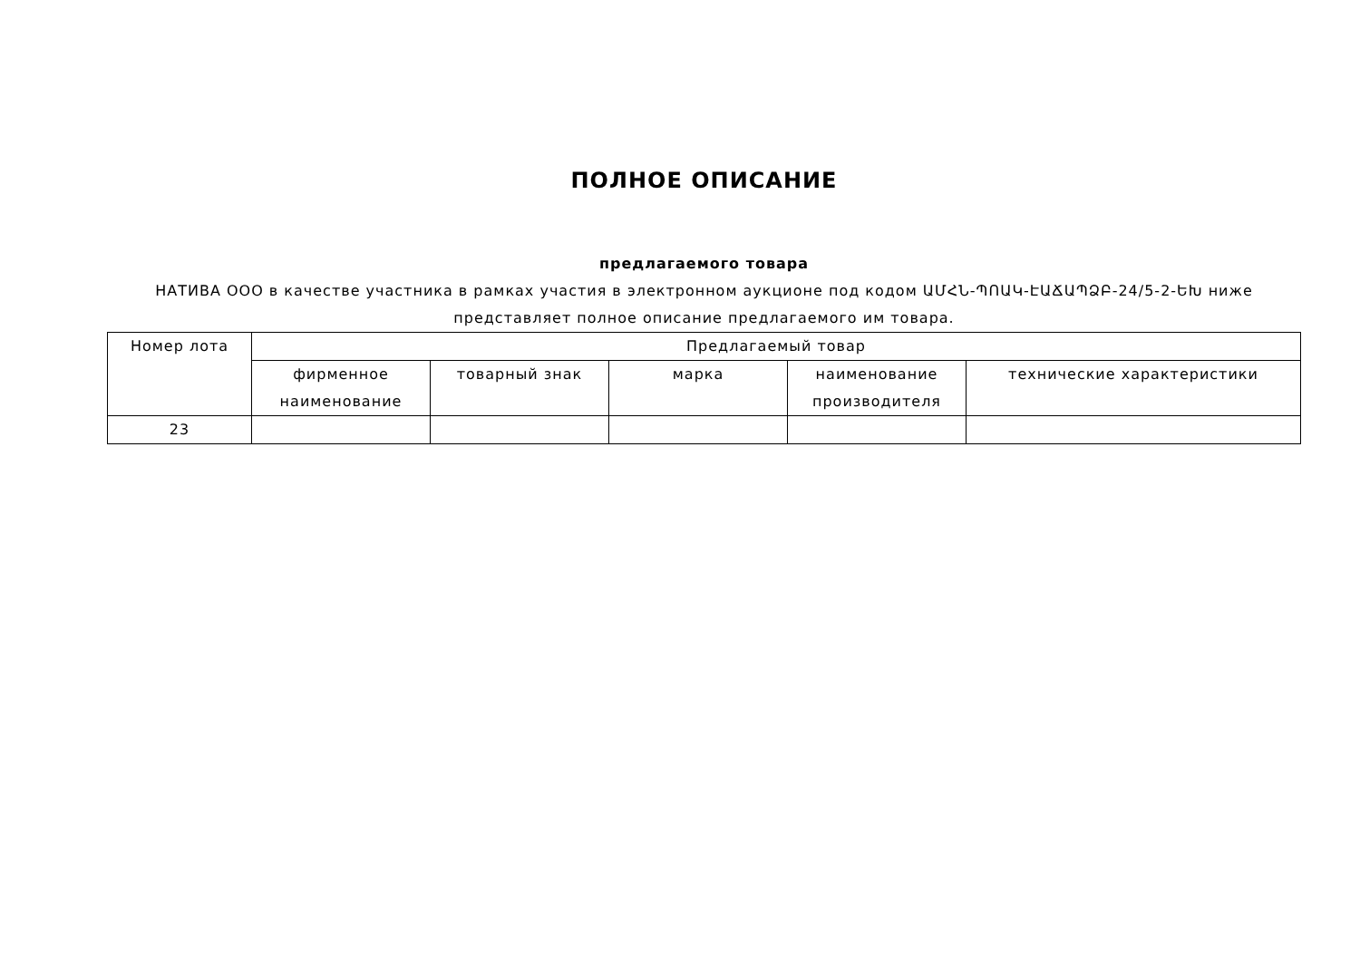ПОЛНОЕ ОПИСАНИЕ
предлагаемого товара
НАТИВА ООО в качестве участника в рамках участия в электронном аукционе под кодом ԱՄՀՆ-ՊՈԱԿ-ԷԱՃԱՊՁԲ-24/5-2-ԵԽ ниже представляет полное описание предлагаемого им товара.
| Номер лота | Предлагаемый товар | | | | |
| --- | --- | --- | --- | --- | --- |
| | фирменное наименование | товарный знак | марка | наименование производителя | технические характеристики |
| 23 | | | | | |